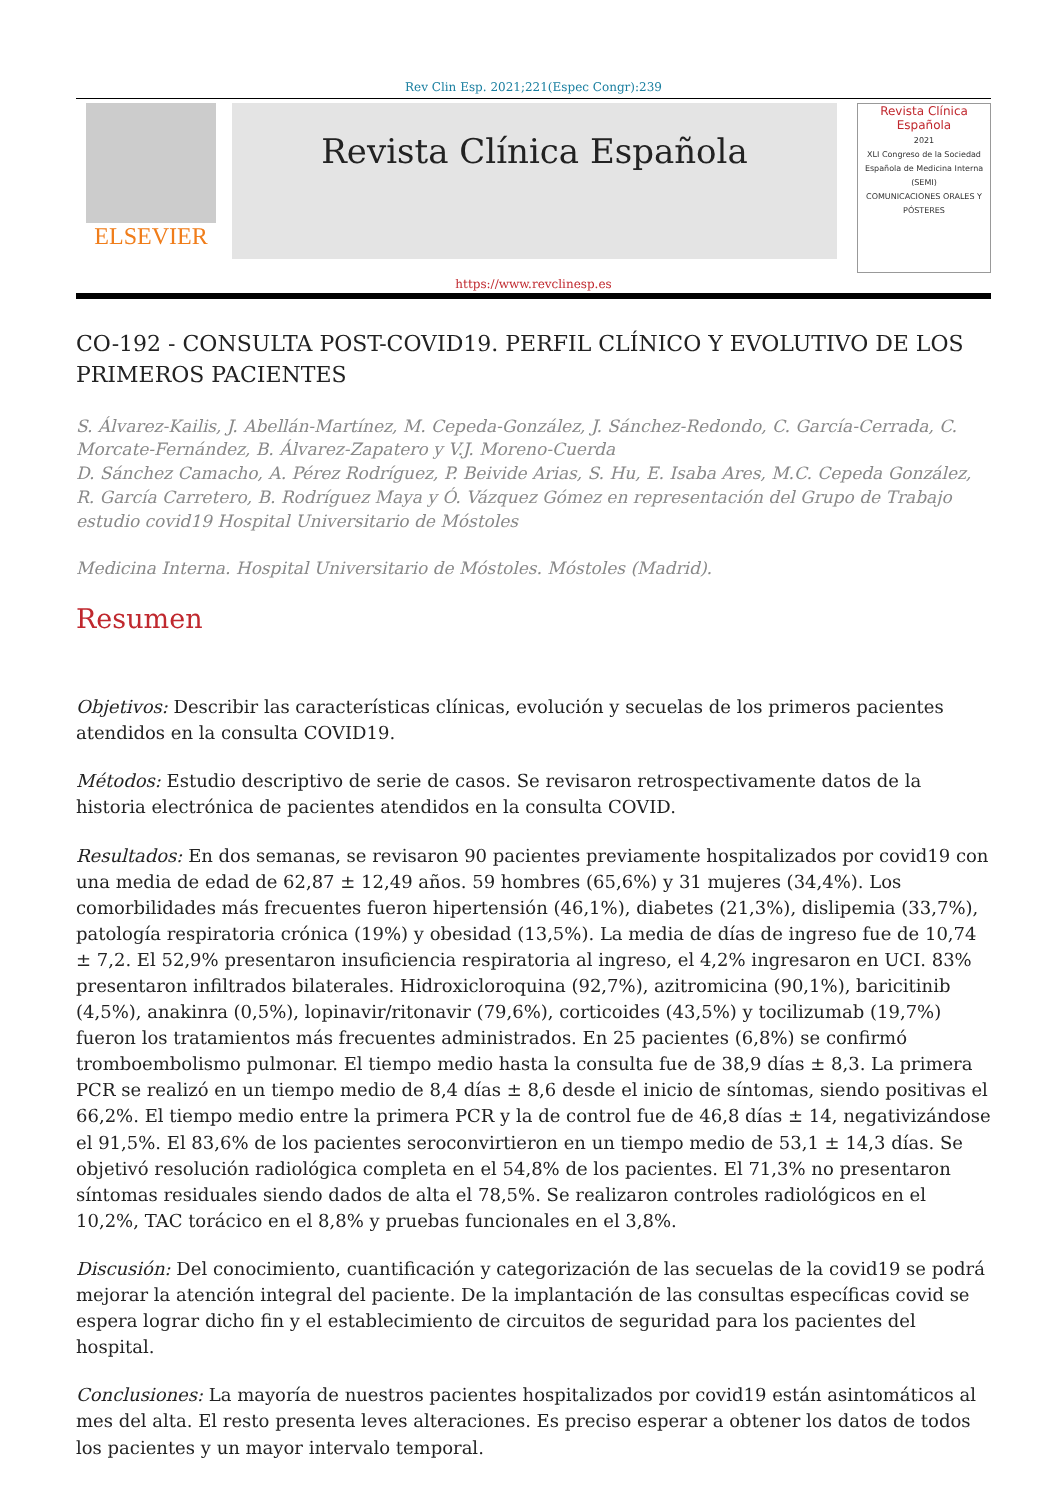Rev Clin Esp. 2021;221(Espec Congr):239
ELSEVIER
Revista Clínica Española
Revista Clínica Española
2021
XLI Congreso de la Sociedad Española de Medicina Interna (SEMI)
COMUNICACIONES ORALES Y PÓSTERES
https://www.revclinesp.es
CO-192 - CONSULTA POST-COVID19. PERFIL CLÍNICO Y EVOLUTIVO DE LOS PRIMEROS PACIENTES
S. Álvarez-Kailis, J. Abellán-Martínez, M. Cepeda-González, J. Sánchez-Redondo, C. García-Cerrada, C. Morcate-Fernández, B. Álvarez-Zapatero y V.J. Moreno-Cuerda
D. Sánchez Camacho, A. Pérez Rodríguez, P. Beivide Arias, S. Hu, E. Isaba Ares, M.C. Cepeda González, R. García Carretero, B. Rodríguez Maya y Ó. Vázquez Gómez en representación del Grupo de Trabajo estudio covid19 Hospital Universitario de Móstoles
Medicina Interna. Hospital Universitario de Móstoles. Móstoles (Madrid).
Resumen
Objetivos: Describir las características clínicas, evolución y secuelas de los primeros pacientes atendidos en la consulta COVID19.
Métodos: Estudio descriptivo de serie de casos. Se revisaron retrospectivamente datos de la historia electrónica de pacientes atendidos en la consulta COVID.
Resultados: En dos semanas, se revisaron 90 pacientes previamente hospitalizados por covid19 con una media de edad de 62,87 ± 12,49 años. 59 hombres (65,6%) y 31 mujeres (34,4%). Los comorbilidades más frecuentes fueron hipertensión (46,1%), diabetes (21,3%), dislipemia (33,7%), patología respiratoria crónica (19%) y obesidad (13,5%). La media de días de ingreso fue de 10,74 ± 7,2. El 52,9% presentaron insuficiencia respiratoria al ingreso, el 4,2% ingresaron en UCI. 83% presentaron infiltrados bilaterales. Hidroxicloroquina (92,7%), azitromicina (90,1%), baricitinib (4,5%), anakinra (0,5%), lopinavir/ritonavir (79,6%), corticoides (43,5%) y tocilizumab (19,7%) fueron los tratamientos más frecuentes administrados. En 25 pacientes (6,8%) se confirmó tromboembolismo pulmonar. El tiempo medio hasta la consulta fue de 38,9 días ± 8,3. La primera PCR se realizó en un tiempo medio de 8,4 días ± 8,6 desde el inicio de síntomas, siendo positivas el 66,2%. El tiempo medio entre la primera PCR y la de control fue de 46,8 días ± 14, negativizándose el 91,5%. El 83,6% de los pacientes seroconvirtieron en un tiempo medio de 53,1 ± 14,3 días. Se objetivó resolución radiológica completa en el 54,8% de los pacientes. El 71,3% no presentaron síntomas residuales siendo dados de alta el 78,5%. Se realizaron controles radiológicos en el 10,2%, TAC torácico en el 8,8% y pruebas funcionales en el 3,8%.
Discusión: Del conocimiento, cuantificación y categorización de las secuelas de la covid19 se podrá mejorar la atención integral del paciente. De la implantación de las consultas específicas covid se espera lograr dicho fin y el establecimiento de circuitos de seguridad para los pacientes del hospital.
Conclusiones: La mayoría de nuestros pacientes hospitalizados por covid19 están asintomáticos al mes del alta. El resto presenta leves alteraciones. Es preciso esperar a obtener los datos de todos los pacientes y un mayor intervalo temporal.